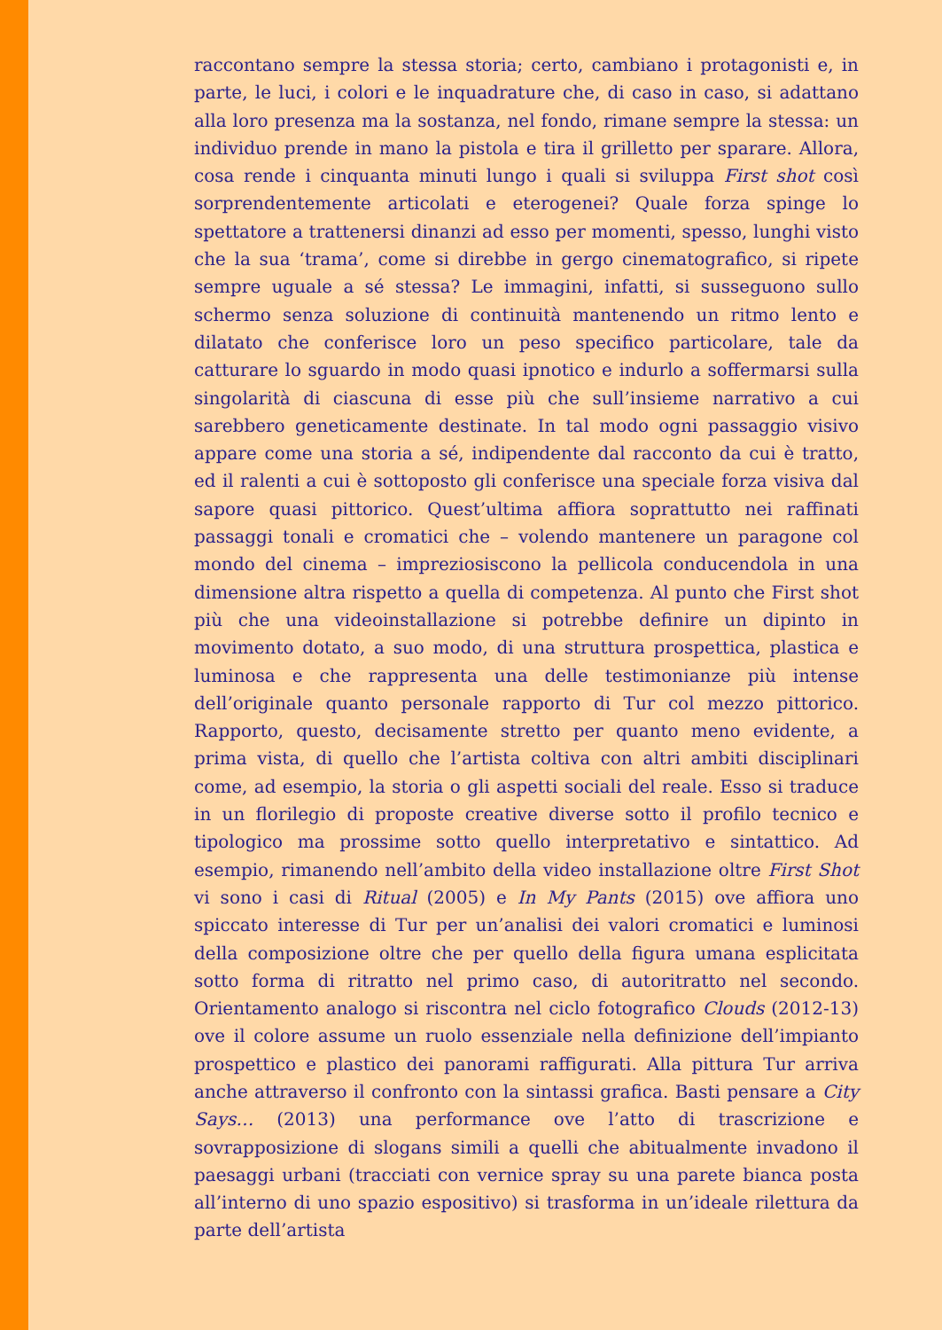raccontano sempre la stessa storia; certo, cambiano i protagonisti e, in parte, le luci, i colori e le inquadrature che, di caso in caso, si adattano alla loro presenza ma la sostanza, nel fondo, rimane sempre la stessa: un individuo prende in mano la pistola e tira il grilletto per sparare. Allora, cosa rende i cinquanta minuti lungo i quali si sviluppa First shot così sorprendentemente articolati e eterogenei? Quale forza spinge lo spettatore a trattenersi dinanzi ad esso per momenti, spesso, lunghi visto che la sua ‘trama’, come si direbbe in gergo cinematografico, si ripete sempre uguale a sé stessa? Le immagini, infatti, si susseguono sullo schermo senza soluzione di continuità mantenendo un ritmo lento e dilatato che conferisce loro un peso specifico particolare, tale da catturare lo sguardo in modo quasi ipnotico e indurlo a soffermarsi sulla singolarità di ciascuna di esse più che sull’insieme narrativo a cui sarebbero geneticamente destinate. In tal modo ogni passaggio visivo appare come una storia a sé, indipendente dal racconto da cui è tratto, ed il ralenti a cui è sottoposto gli conferisce una speciale forza visiva dal sapore quasi pittorico. Quest’ultima affiora soprattutto nei raffinati passaggi tonali e cromatici che – volendo mantenere un paragone col mondo del cinema – impreziosiscono la pellicola conducendola in una dimensione altra rispetto a quella di competenza. Al punto che First shot più che una videoinstallazione si potrebbe definire un dipinto in movimento dotato, a suo modo, di una struttura prospettica, plastica e luminosa e che rappresenta una delle testimonianze più intense dell’originale quanto personale rapporto di Tur col mezzo pittorico. Rapporto, questo, decisamente stretto per quanto meno evidente, a prima vista, di quello che l’artista coltiva con altri ambiti disciplinari come, ad esempio, la storia o gli aspetti sociali del reale. Esso si traduce in un florilegio di proposte creative diverse sotto il profilo tecnico e tipologico ma prossime sotto quello interpretativo e sintattico. Ad esempio, rimanendo nell’ambito della video installazione oltre First Shot vi sono i casi di Ritual (2005) e In My Pants (2015) ove affiora uno spiccato interesse di Tur per un’analisi dei valori cromatici e luminosi della composizione oltre che per quello della figura umana esplicitata sotto forma di ritratto nel primo caso, di autoritratto nel secondo. Orientamento analogo si riscontra nel ciclo fotografico Clouds (2012-13) ove il colore assume un ruolo essenziale nella definizione dell’impianto prospettico e plastico dei panorami raffigurati. Alla pittura Tur arriva anche attraverso il confronto con la sintassi grafica. Basti pensare a City Says… (2013) una performance ove l’atto di trascrizione e sovrapposizione di slogans simili a quelli che abitualmente invadono il paesaggi urbani (tracciati con vernice spray su una parete bianca posta all’interno di uno spazio espositivo) si trasforma in un’ideale rilettura da parte dell’artista